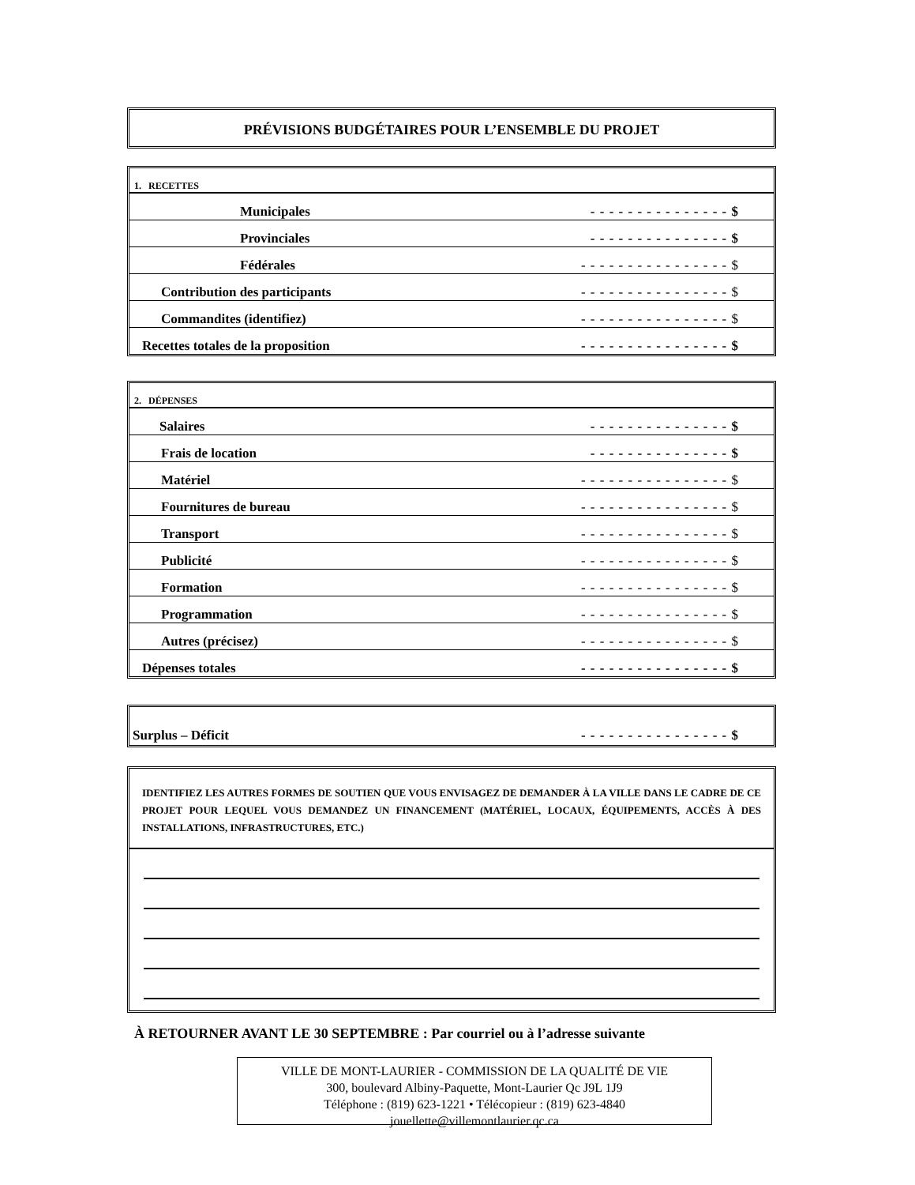PRÉVISIONS BUDGÉTAIRES POUR L’ENSEMBLE DU PROJET
| 1. RECETTES | |
| Municipales | - - - - - - - - - - - - - - - $ |
| Provinciales | - - - - - - - - - - - - - - - $ |
| Fédérales | - - - - - - - - - - - - - - - - $ |
| Contribution des participants | - - - - - - - - - - - - - - - - $ |
| Commandites (identifiez) | - - - - - - - - - - - - - - - - $ |
| Recettes totales de la proposition | - - - - - - - - - - - - - - - - $ |
| 2. DÉPENSES | |
| Salaires | - - - - - - - - - - - - - - - $ |
| Frais de location | - - - - - - - - - - - - - - - $ |
| Matériel | - - - - - - - - - - - - - - - - $ |
| Fournitures de bureau | - - - - - - - - - - - - - - - - $ |
| Transport | - - - - - - - - - - - - - - - - $ |
| Publicité | - - - - - - - - - - - - - - - - $ |
| Formation | - - - - - - - - - - - - - - - - $ |
| Programmation | - - - - - - - - - - - - - - - - $ |
| Autres (précisez) | - - - - - - - - - - - - - - - - $ |
| Dépenses totales | - - - - - - - - - - - - - - - - $ |
| Surplus – Déficit | - - - - - - - - - - - - - - - - $ |
IDENTIFIEZ LES AUTRES FORMES DE SOUTIEN QUE VOUS ENVISAGEZ DE DEMANDER À LA VILLE DANS LE CADRE DE CE PROJET POUR LEQUEL VOUS DEMANDEZ UN FINANCEMENT (MATÉRIEL, LOCAUX, ÉQUIPEMENTS, ACCÈS À DES INSTALLATIONS, INFRASTRUCTURES, ETC.)
À RETOURNER AVANT LE 30 SEPTEMBRE : Par courriel ou à l’adresse suivante
VILLE DE MONT-LAURIER - COMMISSION DE LA QUALITÉ DE VIE
300, boulevard Albiny-Paquette, Mont-Laurier Qc J9L 1J9
Téléphone : (819) 623-1221 • Télécopieur : (819) 623-4840
jouellette@villemontlaurier.qc.ca